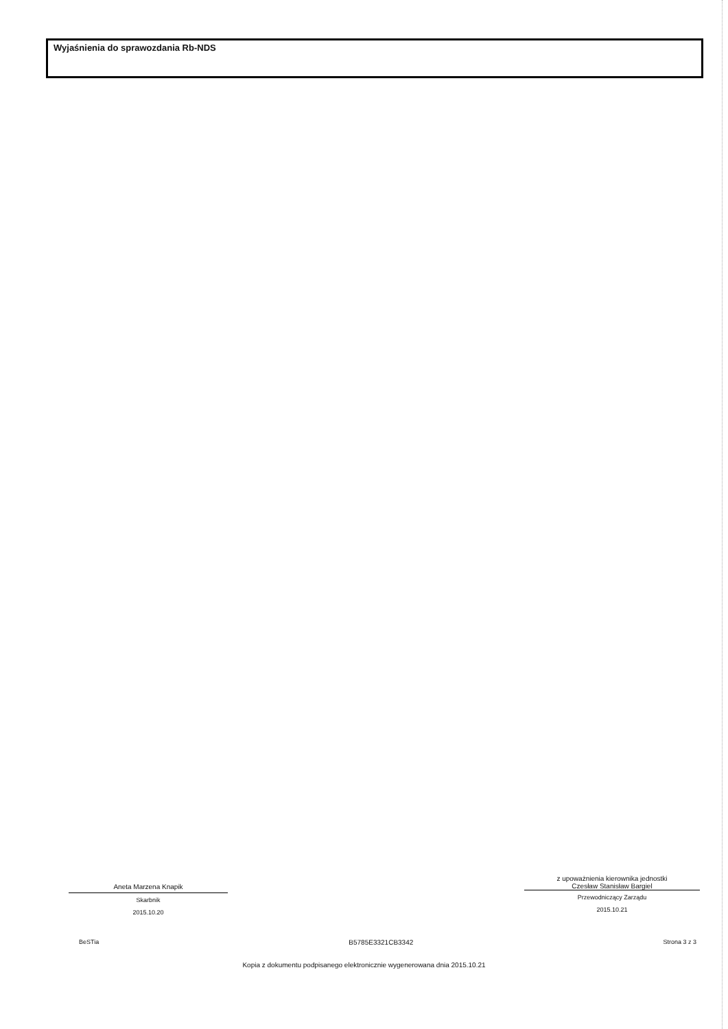Wyjaśnienia do sprawozdania Rb-NDS
Aneta Marzena Knapik
Skarbnik
2015.10.20
z upoważnienia kierownika jednostki
Czesław Stanisław Bargiel
Przewodniczący Zarządu
2015.10.21
BeSTia B5785E3321CB3342 Strona 3 z 3
Kopia z dokumentu podpisanego elektronicznie wygenerowana dnia 2015.10.21